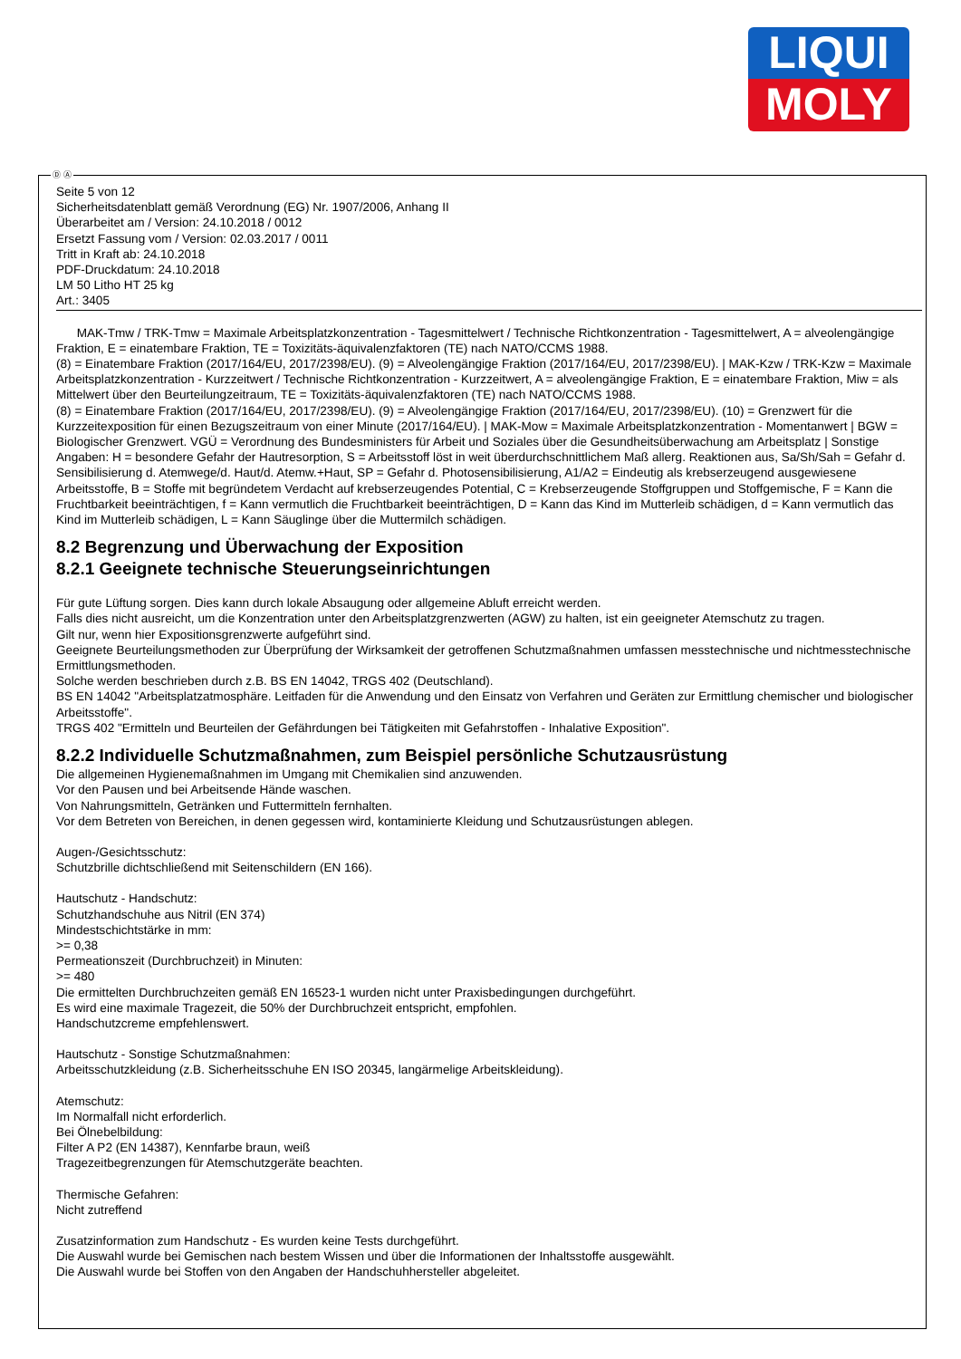LIQUI
MOLY
Ⓓ Ⓐ
Seite 5 von 12
Sicherheitsdatenblatt gemäß Verordnung (EG) Nr. 1907/2006, Anhang II
Überarbeitet am / Version: 24.10.2018 / 0012
Ersetzt Fassung vom / Version: 02.03.2017 / 0011
Tritt in Kraft ab: 24.10.2018
PDF-Druckdatum: 24.10.2018
LM 50 Litho HT 25 kg
Art.: 3405
MAK-Tmw / TRK-Tmw = Maximale Arbeitsplatzkonzentration - Tagesmittelwert / Technische Richtkonzentration - Tagesmittelwert, A = alveolengängige Fraktion, E = einatembare Fraktion, TE = Toxizitäts-äquivalenzfaktoren (TE) nach NATO/CCMS 1988.
(8) = Einatembare Fraktion (2017/164/EU, 2017/2398/EU). (9) = Alveolengängige Fraktion (2017/164/EU, 2017/2398/EU). | MAK-Kzw / TRK-Kzw = Maximale Arbeitsplatzkonzentration - Kurzzeitwert / Technische Richtkonzentration - Kurzzeitwert, A = alveolengängige Fraktion, E = einatembare Fraktion, Miw = als Mittelwert über den Beurteilungzeitraum, TE = Toxizitäts-äquivalenzfaktoren (TE) nach NATO/CCMS 1988.
(8) = Einatembare Fraktion (2017/164/EU, 2017/2398/EU). (9) = Alveolengängige Fraktion (2017/164/EU, 2017/2398/EU). (10) = Grenzwert für die Kurzzeitexposition für einen Bezugszeitraum von einer Minute (2017/164/EU). | MAK-Mow = Maximale Arbeitsplatzkonzentration - Momentanwert | BGW = Biologischer Grenzwert. VGÜ = Verordnung des Bundesministers für Arbeit und Soziales über die Gesundheitsüberwachung am Arbeitsplatz | Sonstige Angaben: H = besondere Gefahr der Hautresorption, S = Arbeitsstoff löst in weit überdurchschnittlichem Maß allerg. Reaktionen aus, Sa/Sh/Sah = Gefahr d. Sensibilisierung d. Atemwege/d. Haut/d. Atemw.+Haut, SP = Gefahr d. Photosensibilisierung, A1/A2 = Eindeutig als krebserzeugend ausgewiesene Arbeitsstoffe, B = Stoffe mit begründetem Verdacht auf krebserzeugendes Potential, C = Krebserzeugende Stoffgruppen und Stoffgemische, F = Kann die Fruchtbarkeit beeinträchtigen, f = Kann vermutlich die Fruchtbarkeit beeinträchtigen, D = Kann das Kind im Mutterleib schädigen, d = Kann vermutlich das Kind im Mutterleib schädigen, L = Kann Säuglinge über die Muttermilch schädigen.
8.2 Begrenzung und Überwachung der Exposition
8.2.1 Geeignete technische Steuerungseinrichtungen
Für gute Lüftung sorgen. Dies kann durch lokale Absaugung oder allgemeine Abluft erreicht werden.
Falls dies nicht ausreicht, um die Konzentration unter den Arbeitsplatzgrenzwerten (AGW) zu halten, ist ein geeigneter Atemschutz zu tragen.
Gilt nur, wenn hier Expositionsgrenzwerte aufgeführt sind.
Geeignete Beurteilungsmethoden zur Überprüfung der Wirksamkeit der getroffenen Schutzmaßnahmen umfassen messtechnische und nichtmesstechnische Ermittlungsmethoden.
Solche werden beschrieben durch z.B. BS EN 14042, TRGS 402 (Deutschland).
BS EN 14042 "Arbeitsplatzatmosphäre. Leitfaden für die Anwendung und den Einsatz von Verfahren und Geräten zur Ermittlung chemischer und biologischer Arbeitsstoffe".
TRGS 402 "Ermitteln und Beurteilen der Gefährdungen bei Tätigkeiten mit Gefahrstoffen - Inhalative Exposition".
8.2.2 Individuelle Schutzmaßnahmen, zum Beispiel persönliche Schutzausrüstung
Die allgemeinen Hygienemaßnahmen im Umgang mit Chemikalien sind anzuwenden.
Vor den Pausen und bei Arbeitsende Hände waschen.
Von Nahrungsmitteln, Getränken und Futtermitteln fernhalten.
Vor dem Betreten von Bereichen, in denen gegessen wird, kontaminierte Kleidung und Schutzausrüstungen ablegen.
Augen-/Gesichtsschutz:
Schutzbrille dichtschließend mit Seitenschildern (EN 166).
Hautschutz - Handschutz:
Schutzhandschuhe aus Nitril (EN 374)
Mindestschichtstärke in mm:
>= 0,38
Permeationszeit (Durchbruchzeit) in Minuten:
>= 480
Die ermittelten Durchbruchzeiten gemäß EN 16523-1 wurden nicht unter Praxisbedingungen durchgeführt.
Es wird eine maximale Tragezeit, die 50% der Durchbruchzeit entspricht, empfohlen.
Handschutzcreme empfehlenswert.
Hautschutz - Sonstige Schutzmaßnahmen:
Arbeitsschutzkleidung (z.B. Sicherheitsschuhe EN ISO 20345, langärmelige Arbeitskleidung).
Atemschutz:
Im Normalfall nicht erforderlich.
Bei Ölnebelbildung:
Filter A P2 (EN 14387), Kennfarbe braun, weiß
Tragezeitbegrenzungen für Atemschutzgeräte beachten.
Thermische Gefahren:
Nicht zutreffend
Zusatzinformation zum Handschutz - Es wurden keine Tests durchgeführt.
Die Auswahl wurde bei Gemischen nach bestem Wissen und über die Informationen der Inhaltsstoffe ausgewählt.
Die Auswahl wurde bei Stoffen von den Angaben der Handschuhhersteller abgeleitet.